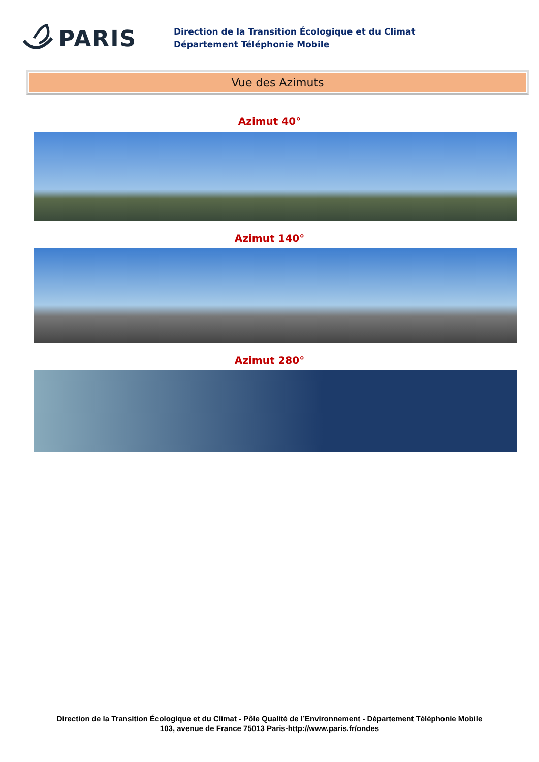PARIS
Direction de la Transition Écologique et du Climat
Département Téléphonie Mobile
Vue des Azimuts
Azimut 40°
Azimut 140°
Azimut 280°
Direction de la Transition Écologique et du Climat - Pôle Qualité de l’Environnement - Département Téléphonie Mobile
103, avenue de France 75013 Paris-http://www.paris.fr/ondes